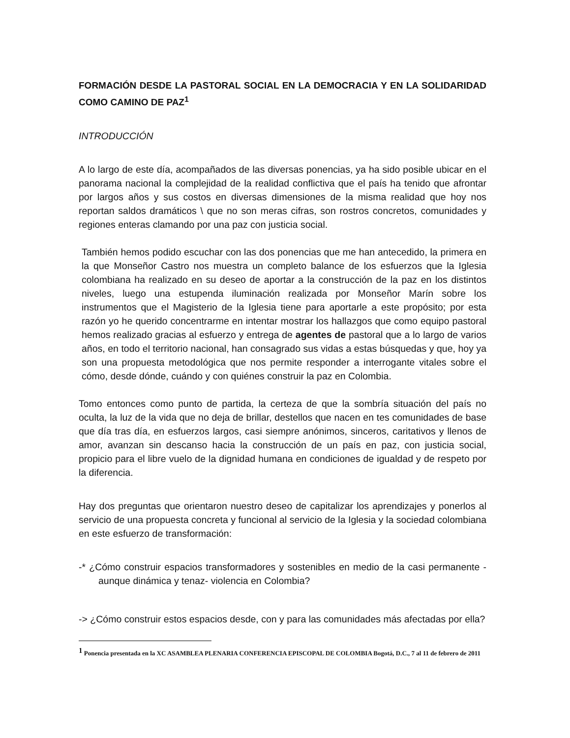FORMACIÓN DESDE LA PASTORAL SOCIAL EN LA DEMOCRACIA Y EN LA SOLIDARIDAD COMO CAMINO DE PAZ<sup>1</sup>
INTRODUCCIÓN
A lo largo de este día, acompañados de las diversas ponencias, ya ha sido posible ubicar en el panorama nacional la complejidad de la realidad conflictiva que el país ha tenido que afrontar por largos años y sus costos en diversas dimensiones de la misma realidad que hoy nos reportan saldos dramáticos \ que no son meras cifras, son rostros concretos, comunidades y regiones enteras clamando por una paz con justicia social.
También hemos podido escuchar con las dos ponencias que me han antecedido, la primera en la que Monseñor Castro nos muestra un completo balance de los esfuerzos que la Iglesia colombiana ha realizado en su deseo de aportar a la construcción de la paz en los distintos niveles, luego una estupenda iluminación realizada por Monseñor Marín sobre los instrumentos que el Magisterio de la Iglesia tiene para aportarle a este propósito; por esta razón yo he querido concentrarme en intentar mostrar los hallazgos que como equipo pastoral hemos realizado gracias al esfuerzo y entrega de agentes de pastoral que a lo largo de varios años, en todo el territorio nacional, han consagrado sus vidas a estas búsquedas y que, hoy ya son una propuesta metodológica que nos permite responder a interrogante vitales sobre el cómo, desde dónde, cuándo y con quiénes construir la paz en Colombia.
Tomo entonces como punto de partida, la certeza de que la sombría situación del país no oculta, la luz de la vida que no deja de brillar, destellos que nacen en tes comunidades de base que día tras día, en esfuerzos largos, casi siempre anónimos, sinceros, caritativos y llenos de amor, avanzan sin descanso hacia la construcción de un país en paz, con justicia social, propicio para el libre vuelo de la dignidad humana en condiciones de igualdad y de respeto por la diferencia.
Hay dos preguntas que orientaron nuestro deseo de capitalizar los aprendizajes y ponerlos al servicio de una propuesta concreta y funcional al servicio de la Iglesia y la sociedad colombiana en este esfuerzo de transformación:
-* ¿Cómo construir espacios transformadores y sostenibles en medio de la casi permanente -aunque dinámica y tenaz- violencia en Colombia?
-> ¿Cómo construir estos espacios desde, con y para las comunidades más afectadas por ella?
<sup>1</sup> Ponencia presentada en la XC ASAMBLEA PLENARIA CONFERENCIA EPISCOPAL DE COLOMBIA Bogotá, D.C., 7 al 11 de febrero de 2011